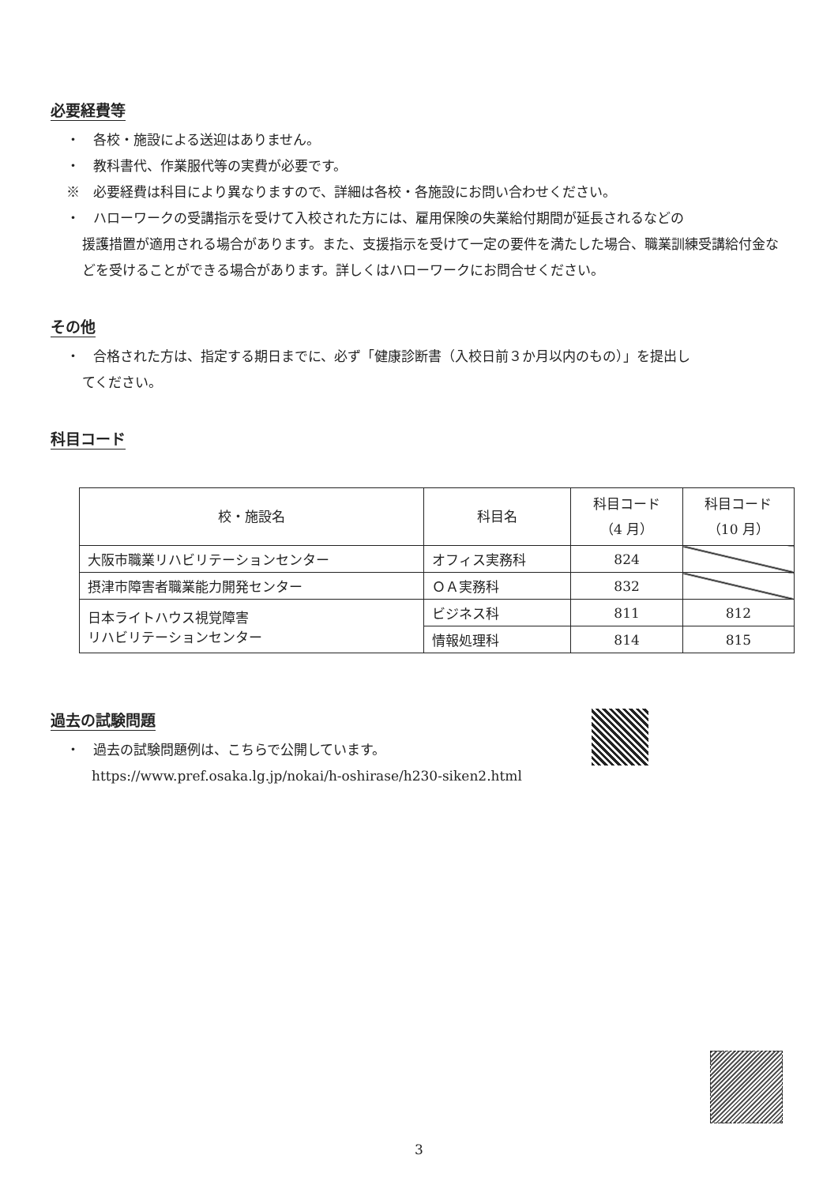必要経費等
・　各校・施設による送迎はありません。
・　教科書代、作業服代等の実費が必要です。
※　必要経費は科目により異なりますので、詳細は各校・各施設にお問い合わせください。
・　ハローワークの受講指示を受けて入校された方には、雇用保険の失業給付期間が延長されるなどの
援護措置が適用される場合があります。また、支援指示を受けて一定の要件を満たした場合、職業訓練受講給付金などを受けることができる場合があります。詳しくはハローワークにお問合せください。
その他
・　合格された方は、指定する期日までに、必ず「健康診断書（入校日前３か月以内のもの）」を提出し
てください。
科目コード
| 校・施設名 | 科目名 | 科目コード （4 月） | 科目コード （10 月） |
| --- | --- | --- | --- |
| 大阪市職業リハビリテーションセンター | オフィス実務科 | 824 | |
| 摂津市障害者職業能力開発センター | ＯＡ実務科 | 832 | |
| 日本ライトハウス視覚障害 リハビリテーションセンター | ビジネス科 | 811 | 812 |
| | 情報処理科 | 814 | 815 |
過去の試験問題
・　過去の試験問題例は、こちらで公開しています。
https://www.pref.osaka.lg.jp/nokai/h-oshirase/h230-siken2.html
3